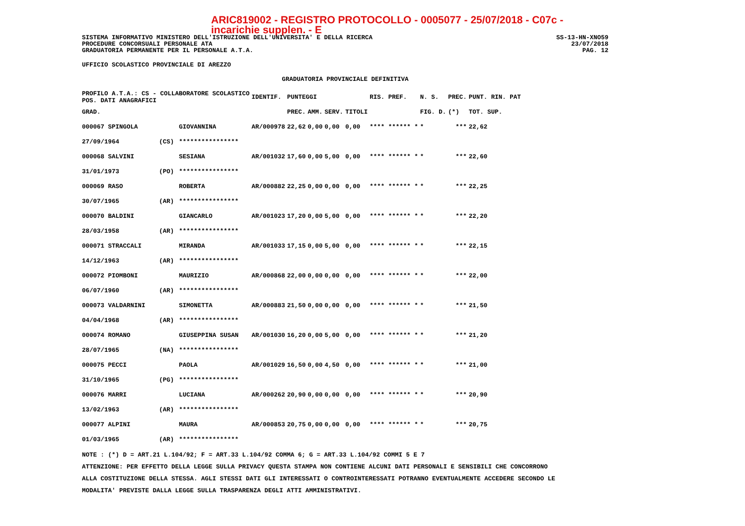ARIC819002 - REGISTRO PROTOCOLLO - 0005077 - 25/07/2018 - C07c - incarichie supplen. - E
SISTEMA INFORMATIVO MINISTERO DELL'ISTRUZIONE DELL'UNIVERSITA' E DELLA RICERCA SS-13-HN-XNO59
PROCEDURE CONCORSUALI PERSONALE ATA 23/07/2018
GRADUATORIA PERMANENTE PER IL PERSONALE A.T.A. PAG. 12
UFFICIO SCOLASTICO PROVINCIALE DI AREZZO
GRADUATORIA PROVINCIALE DEFINITIVA
| PROFILO A.T.A.: CS - COLLABORATORE SCOLASTICO POS. DATI ANAGRAFICI | | | IDENTIF. | PUNTEGGI | | | | RIS. PREF. | N. S. | PREC. | PUNT. RIN. PAT |
| --- | --- | --- | --- | --- | --- | --- | --- | --- | --- | --- | --- |
| GRAD. | | | | PREC. | AMM. | SERV. | TITOLI | | FIG. D. | (*) | TOT. SUP. |
| 000067 SPINGOLA | | GIOVANNINA | AR/000978 | 22,62 | 0,00 | 0,00 | 0,00 | **** ****** * | * | *** | 22,62 |
| 27/09/1964 | (CS) | **************** | | | | | | | | | |
| 000068 SALVINI | | SESIANA | AR/001032 | 17,60 | 0,00 | 5,00 | 0,00 | **** ****** * | * | *** | 22,60 |
| 31/01/1973 | (PO) | **************** | | | | | | | | | |
| 000069 RASO | | ROBERTA | AR/000882 | 22,25 | 0,00 | 0,00 | 0,00 | **** ****** * | * | *** | 22,25 |
| 30/07/1965 | (AR) | **************** | | | | | | | | | |
| 000070 BALDINI | | GIANCARLO | AR/001023 | 17,20 | 0,00 | 5,00 | 0,00 | **** ****** * | * | *** | 22,20 |
| 28/03/1958 | (AR) | **************** | | | | | | | | | |
| 000071 STRACCALI | | MIRANDA | AR/001033 | 17,15 | 0,00 | 5,00 | 0,00 | **** ****** * | * | *** | 22,15 |
| 14/12/1963 | (AR) | **************** | | | | | | | | | |
| 000072 PIOMBONI | | MAURIZIO | AR/000868 | 22,00 | 0,00 | 0,00 | 0,00 | **** ****** * | * | *** | 22,00 |
| 06/07/1960 | (AR) | **************** | | | | | | | | | |
| 000073 VALDARNINI | | SIMONETTA | AR/000883 | 21,50 | 0,00 | 0,00 | 0,00 | **** ****** * | * | *** | 21,50 |
| 04/04/1968 | (AR) | **************** | | | | | | | | | |
| 000074 ROMANO | | GIUSEPPINA SUSAN | AR/001030 | 16,20 | 0,00 | 5,00 | 0,00 | **** ****** * | * | *** | 21,20 |
| 28/07/1965 | (NA) | **************** | | | | | | | | | |
| 000075 PECCI | | PAOLA | AR/001029 | 16,50 | 0,00 | 4,50 | 0,00 | **** ****** * | * | *** | 21,00 |
| 31/10/1965 | (PG) | **************** | | | | | | | | | |
| 000076 MARRI | | LUCIANA | AR/000262 | 20,90 | 0,00 | 0,00 | 0,00 | **** ****** * | * | *** | 20,90 |
| 13/02/1963 | (AR) | **************** | | | | | | | | | |
| 000077 ALPINI | | MAURA | AR/000853 | 20,75 | 0,00 | 0,00 | 0,00 | **** ****** * | * | *** | 20,75 |
| 01/03/1965 | (AR) | **************** | | | | | | | | | |
NOTE : (*) D = ART.21 L.104/92; F = ART.33 L.104/92 COMMA 6; G = ART.33 L.104/92 COMMI 5 E 7
ATTENZIONE: PER EFFETTO DELLA LEGGE SULLA PRIVACY QUESTA STAMPA NON CONTIENE ALCUNI DATI PERSONALI E SENSIBILI CHE CONCORRONO
ALLA COSTITUZIONE DELLA STESSA. AGLI STESSI DATI GLI INTERESSATI O CONTROINTERESSATI POTRANNO EVENTUALMENTE ACCEDERE SECONDO LE
MODALITA' PREVISTE DALLA LEGGE SULLA TRASPARENZA DEGLI ATTI AMMINISTRATIVI.